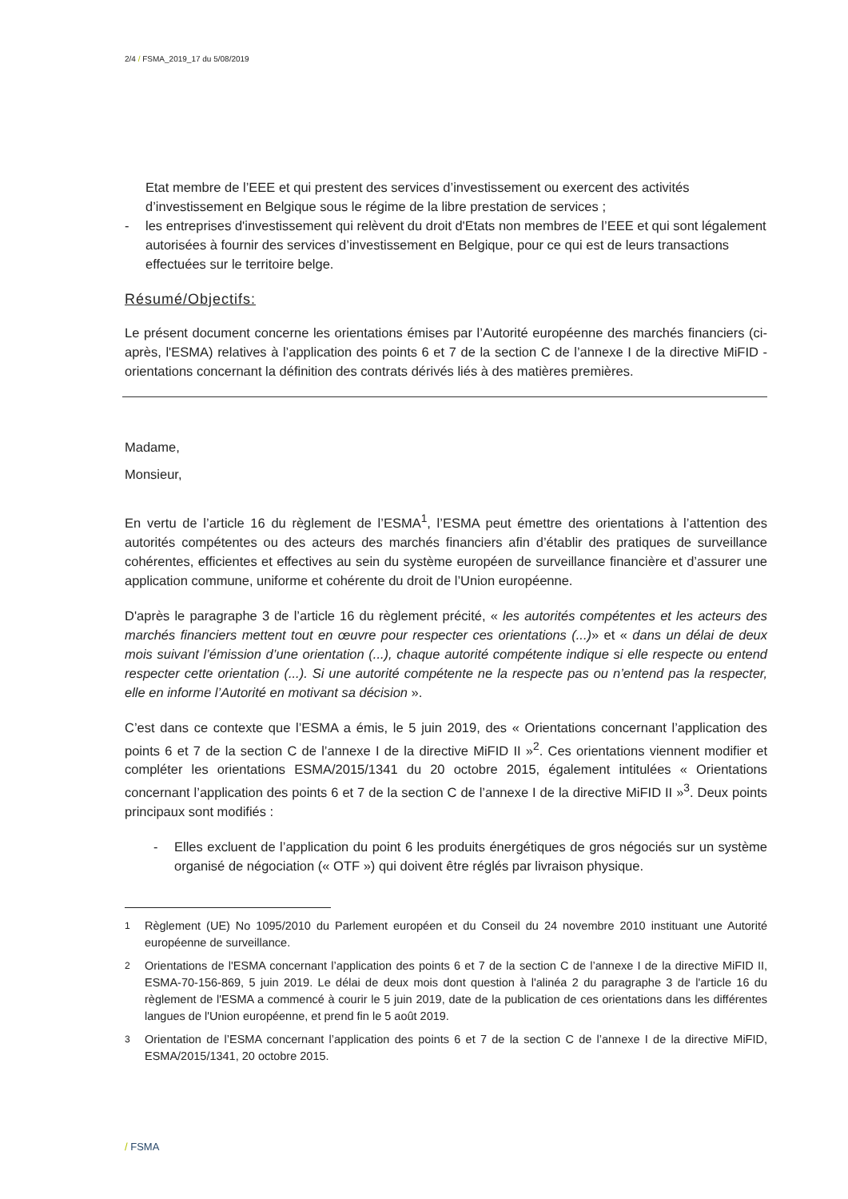2/4 / FSMA_2019_17 du 5/08/2019
Etat membre de l’EEE et qui prestent des services d’investissement ou exercent des activités d’investissement en Belgique sous le régime de la libre prestation de services ;
- les entreprises d'investissement qui relèvent du droit d'Etats non membres de l’EEE et qui sont légalement autorisées à fournir des services d’investissement en Belgique, pour ce qui est de leurs transactions effectuées sur le territoire belge.
Résumé/Objectifs:
Le présent document concerne les orientations émises par l’Autorité européenne des marchés financiers (ci-après, l'ESMA) relatives à l’application des points 6 et 7 de la section C de l’annexe I de la directive MiFID - orientations concernant la définition des contrats dérivés liés à des matières premières.
Madame,
Monsieur,
En vertu de l’article 16 du règlement de l’ESMA<sup>1</sup>, l’ESMA peut émettre des orientations à l’attention des autorités compétentes ou des acteurs des marchés financiers afin d’établir des pratiques de surveillance cohérentes, efficientes et effectives au sein du système européen de surveillance financière et d’assurer une application commune, uniforme et cohérente du droit de l’Union européenne.
D'après le paragraphe 3 de l’article 16 du règlement précité, « les autorités compétentes et les acteurs des marchés financiers mettent tout en œuvre pour respecter ces orientations (...)» et « dans un délai de deux mois suivant l’émission d’une orientation (...), chaque autorité compétente indique si elle respecte ou entend respecter cette orientation (...). Si une autorité compétente ne la respecte pas ou n’entend pas la respecter, elle en informe l’Autorité en motivant sa décision ».
C’est dans ce contexte que l’ESMA a émis, le 5 juin 2019, des « Orientations concernant l’application des points 6 et 7 de la section C de l’annexe I de la directive MiFID II »<sup>2</sup>. Ces orientations viennent modifier et compléter les orientations ESMA/2015/1341 du 20 octobre 2015, également intitulées « Orientations concernant l’application des points 6 et 7 de la section C de l’annexe I de la directive MiFID II »<sup>3</sup>. Deux points principaux sont modifiés :
- Elles excluent de l’application du point 6 les produits énergétiques de gros négociés sur un système organisé de négociation (« OTF ») qui doivent être réglés par livraison physique.
<sup>1</sup> Règlement (UE) No 1095/2010 du Parlement européen et du Conseil du 24 novembre 2010 instituant une Autorité européenne de surveillance.
<sup>2</sup> Orientations de l'ESMA concernant l’application des points 6 et 7 de la section C de l’annexe I de la directive MiFID II, ESMA-70-156-869, 5 juin 2019. Le délai de deux mois dont question à l'alinéa 2 du paragraphe 3 de l'article 16 du règlement de l'ESMA a commencé à courir le 5 juin 2019, date de la publication de ces orientations dans les différentes langues de l'Union européenne, et prend fin le 5 août 2019.
<sup>3</sup> Orientation de l’ESMA concernant l’application des points 6 et 7 de la section C de l’annexe I de la directive MiFID, ESMA/2015/1341, 20 octobre 2015.
/ FSMA